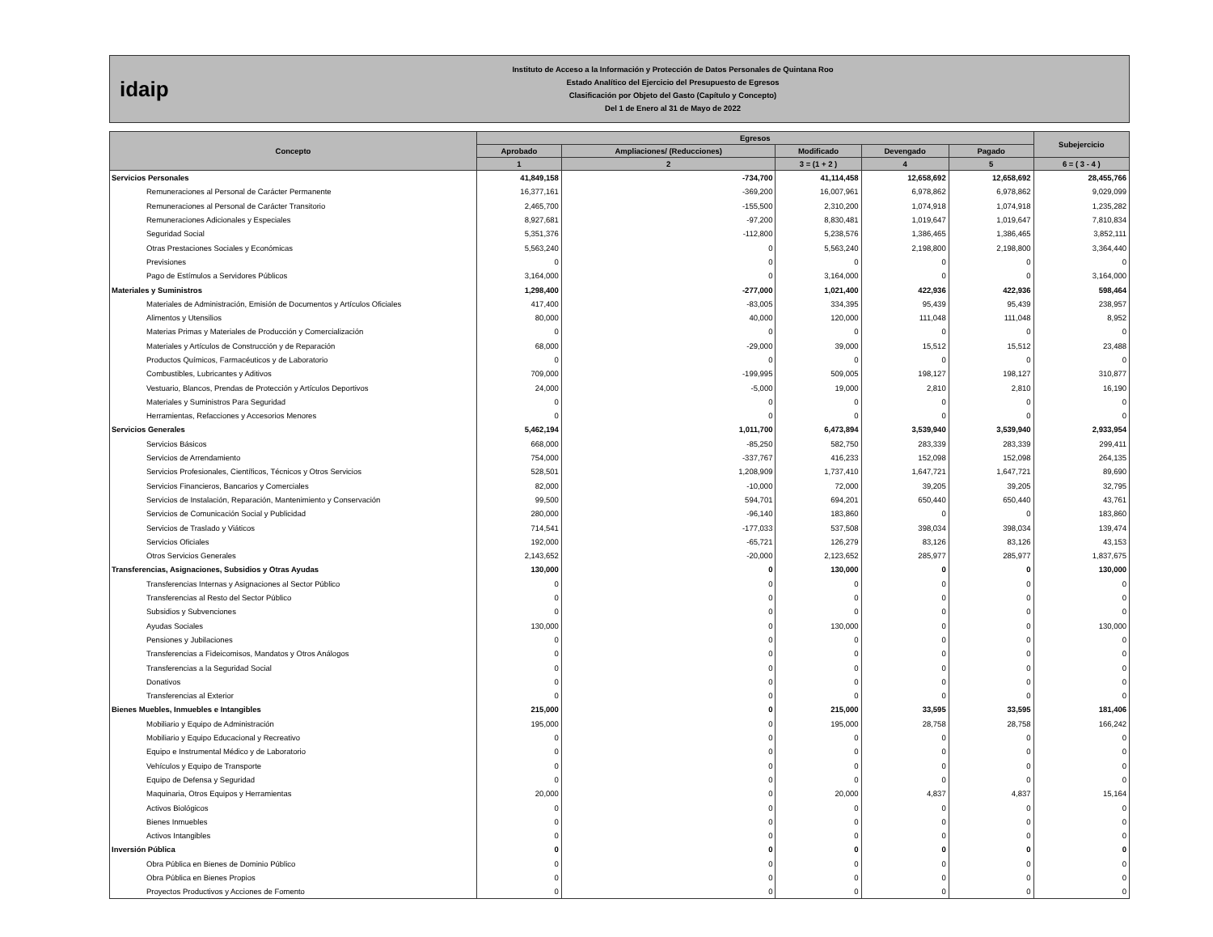idaip
Instituto de Acceso a la Información y Protección de Datos Personales de Quintana Roo
Estado Analítico del Ejercicio del Presupuesto de Egresos
Clasificación por Objeto del Gasto (Capítulo y Concepto)
Del 1 de Enero al 31 de Mayo de 2022
| Concepto | Egresos | | | | | Subejercicio |
| --- | --- | --- | --- | --- | --- | --- |
| | Aprobado | Ampliaciones/ (Reducciones) | Modificado | Devengado | Pagado | |
| | 1 | 2 | 3 = (1 + 2 ) | 4 | 5 | 6 = ( 3 - 4 ) |
| Servicios Personales | 41,849,158 | -734,700 | 41,114,458 | 12,658,692 | 12,658,692 | 28,455,766 |
| Remuneraciones al Personal de Carácter Permanente | 16,377,161 | -369,200 | 16,007,961 | 6,978,862 | 6,978,862 | 9,029,099 |
| Remuneraciones al Personal de Carácter Transitorio | 2,465,700 | -155,500 | 2,310,200 | 1,074,918 | 1,074,918 | 1,235,282 |
| Remuneraciones Adicionales y Especiales | 8,927,681 | -97,200 | 8,830,481 | 1,019,647 | 1,019,647 | 7,810,834 |
| Seguridad Social | 5,351,376 | -112,800 | 5,238,576 | 1,386,465 | 1,386,465 | 3,852,111 |
| Otras Prestaciones Sociales y Económicas | 5,563,240 | 0 | 5,563,240 | 2,198,800 | 2,198,800 | 3,364,440 |
| Previsiones | 0 | 0 | 0 | 0 | 0 | 0 |
| Pago de Estímulos a Servidores Públicos | 3,164,000 | 0 | 3,164,000 | 0 | 0 | 3,164,000 |
| Materiales y Suministros | 1,298,400 | -277,000 | 1,021,400 | 422,936 | 422,936 | 598,464 |
| Materiales de Administración, Emisión de Documentos y Artículos Oficiales | 417,400 | -83,005 | 334,395 | 95,439 | 95,439 | 238,957 |
| Alimentos y Utensilios | 80,000 | 40,000 | 120,000 | 111,048 | 111,048 | 8,952 |
| Materias Primas y Materiales de Producción y Comercialización | 0 | 0 | 0 | 0 | 0 | 0 |
| Materiales y Artículos de Construcción y de Reparación | 68,000 | -29,000 | 39,000 | 15,512 | 15,512 | 23,488 |
| Productos Químicos, Farmacéuticos y de Laboratorio | 0 | 0 | 0 | 0 | 0 | 0 |
| Combustibles, Lubricantes y Aditivos | 709,000 | -199,995 | 509,005 | 198,127 | 198,127 | 310,877 |
| Vestuario, Blancos, Prendas de Protección y Artículos Deportivos | 24,000 | -5,000 | 19,000 | 2,810 | 2,810 | 16,190 |
| Materiales y Suministros Para Seguridad | 0 | 0 | 0 | 0 | 0 | 0 |
| Herramientas, Refacciones y Accesorios Menores | 0 | 0 | 0 | 0 | 0 | 0 |
| Servicios Generales | 5,462,194 | 1,011,700 | 6,473,894 | 3,539,940 | 3,539,940 | 2,933,954 |
| Servicios Básicos | 668,000 | -85,250 | 582,750 | 283,339 | 283,339 | 299,411 |
| Servicios de Arrendamiento | 754,000 | -337,767 | 416,233 | 152,098 | 152,098 | 264,135 |
| Servicios Profesionales, Científicos, Técnicos y Otros Servicios | 528,501 | 1,208,909 | 1,737,410 | 1,647,721 | 1,647,721 | 89,690 |
| Servicios Financieros, Bancarios y Comerciales | 82,000 | -10,000 | 72,000 | 39,205 | 39,205 | 32,795 |
| Servicios de Instalación, Reparación, Mantenimiento y Conservación | 99,500 | 594,701 | 694,201 | 650,440 | 650,440 | 43,761 |
| Servicios de Comunicación Social y Publicidad | 280,000 | -96,140 | 183,860 | 0 | 0 | 183,860 |
| Servicios de Traslado y Viáticos | 714,541 | -177,033 | 537,508 | 398,034 | 398,034 | 139,474 |
| Servicios Oficiales | 192,000 | -65,721 | 126,279 | 83,126 | 83,126 | 43,153 |
| Otros Servicios Generales | 2,143,652 | -20,000 | 2,123,652 | 285,977 | 285,977 | 1,837,675 |
| Transferencias, Asignaciones, Subsidios y Otras Ayudas | 130,000 | 0 | 130,000 | 0 | 0 | 130,000 |
| Transferencias Internas y Asignaciones al Sector Público | 0 | 0 | 0 | 0 | 0 | 0 |
| Transferencias al Resto del Sector Público | 0 | 0 | 0 | 0 | 0 | 0 |
| Subsidios y Subvenciones | 0 | 0 | 0 | 0 | 0 | 0 |
| Ayudas Sociales | 130,000 | 0 | 130,000 | 0 | 0 | 130,000 |
| Pensiones y Jubilaciones | 0 | 0 | 0 | 0 | 0 | 0 |
| Transferencias a Fideicomisos, Mandatos y Otros Análogos | 0 | 0 | 0 | 0 | 0 | 0 |
| Transferencias a la Seguridad Social | 0 | 0 | 0 | 0 | 0 | 0 |
| Donativos | 0 | 0 | 0 | 0 | 0 | 0 |
| Transferencias al Exterior | 0 | 0 | 0 | 0 | 0 | 0 |
| Bienes Muebles, Inmuebles e Intangibles | 215,000 | 0 | 215,000 | 33,595 | 33,595 | 181,406 |
| Mobiliario y Equipo de Administración | 195,000 | 0 | 195,000 | 28,758 | 28,758 | 166,242 |
| Mobiliario y Equipo Educacional y Recreativo | 0 | 0 | 0 | 0 | 0 | 0 |
| Equipo e Instrumental Médico y de Laboratorio | 0 | 0 | 0 | 0 | 0 | 0 |
| Vehículos y Equipo de Transporte | 0 | 0 | 0 | 0 | 0 | 0 |
| Equipo de Defensa y Seguridad | 0 | 0 | 0 | 0 | 0 | 0 |
| Maquinaria, Otros Equipos y Herramientas | 20,000 | 0 | 20,000 | 4,837 | 4,837 | 15,164 |
| Activos Biológicos | 0 | 0 | 0 | 0 | 0 | 0 |
| Bienes Inmuebles | 0 | 0 | 0 | 0 | 0 | 0 |
| Activos Intangibles | 0 | 0 | 0 | 0 | 0 | 0 |
| Inversión Pública | 0 | 0 | 0 | 0 | 0 | 0 |
| Obra Pública en Bienes de Dominio Público | 0 | 0 | 0 | 0 | 0 | 0 |
| Obra Pública en Bienes Propios | 0 | 0 | 0 | 0 | 0 | 0 |
| Proyectos Productivos y Acciones de Fomento | 0 | 0 | 0 | 0 | 0 | 0 |